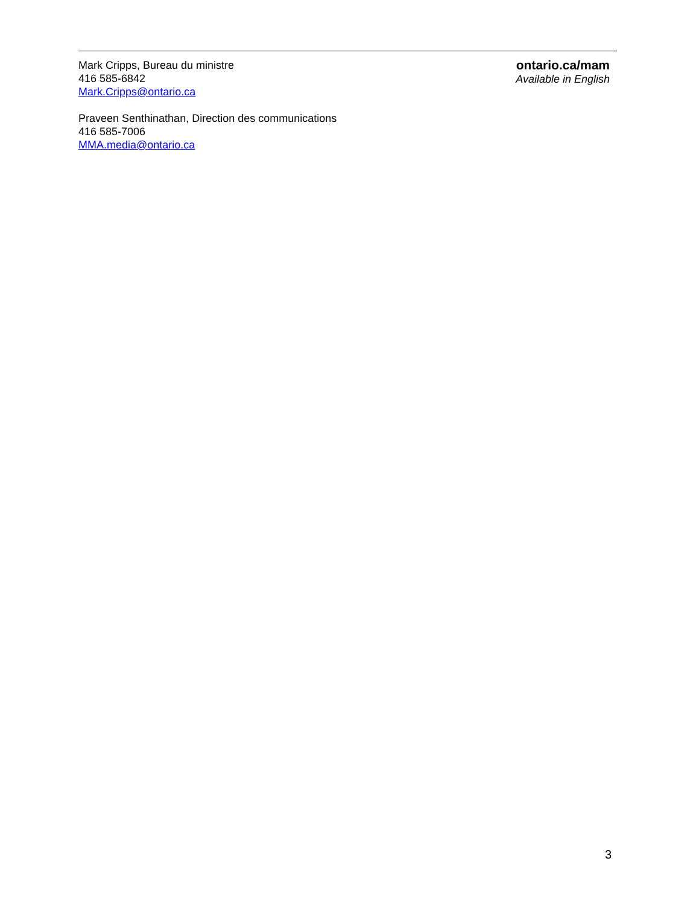Mark Cripps, Bureau du ministre
416 585-6842
Mark.Cripps@ontario.ca
Praveen Senthinathan, Direction des communications
416 585-7006
MMA.media@ontario.ca
ontario.ca/mam
Available in English
3